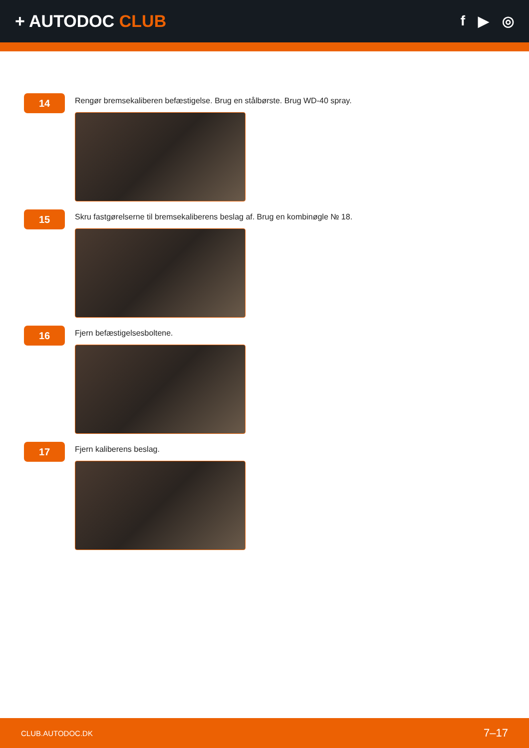+ AUTODOC CLUB
f ▶ ◎
14
Rengør bremsekaliberen befæstigelse. Brug en stålbørste. Brug WD-40 spray.
15
Skru fastgørelserne til bremsekaliberens beslag af. Brug en kombinøgle № 18.
16
Fjern befæstigelsesboltene.
17
Fjern kaliberens beslag.
CLUB.AUTODOC.DK 7–17